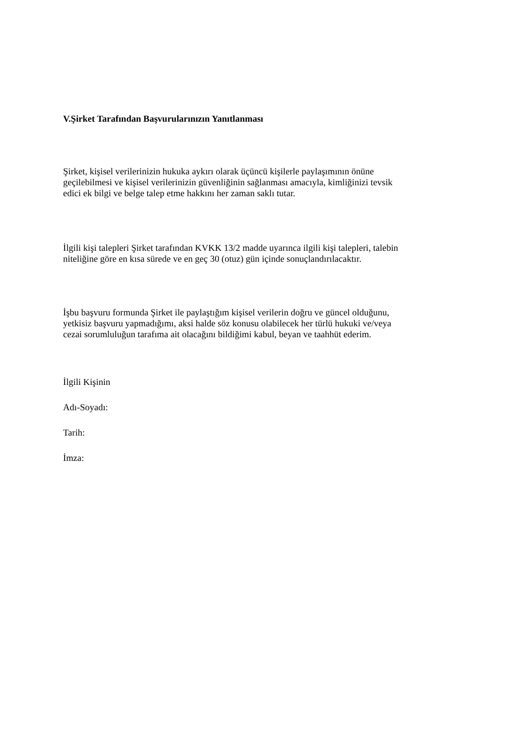V.Şirket Tarafından Başvurularınızın Yanıtlanması
Şirket, kişisel verilerinizin hukuka aykırı olarak üçüncü kişilerle paylaşımının önüne
geçilebilmesi ve kişisel verilerinizin güvenliğinin sağlanması amacıyla, kimliğinizi tevsik
edici ek bilgi ve belge talep etme hakkını her zaman saklı tutar.
İlgili kişi talepleri Şirket tarafından KVKK 13/2 madde uyarınca ilgili kişi talepleri, talebin
niteliğine göre en kısa sürede ve en geç 30 (otuz) gün içinde sonuçlandırılacaktır.
İşbu başvuru formunda Şirket ile paylaştığım kişisel verilerin doğru ve güncel olduğunu,
yetkisiz başvuru yapmadığımı, aksi halde söz konusu olabilecek her türlü hukuki ve/veya
cezai sorumluluğun tarafıma ait olacağını bildiğimi kabul, beyan ve taahhüt ederim.
İlgili Kişinin
Adı-Soyadı:
Tarih:
İmza: